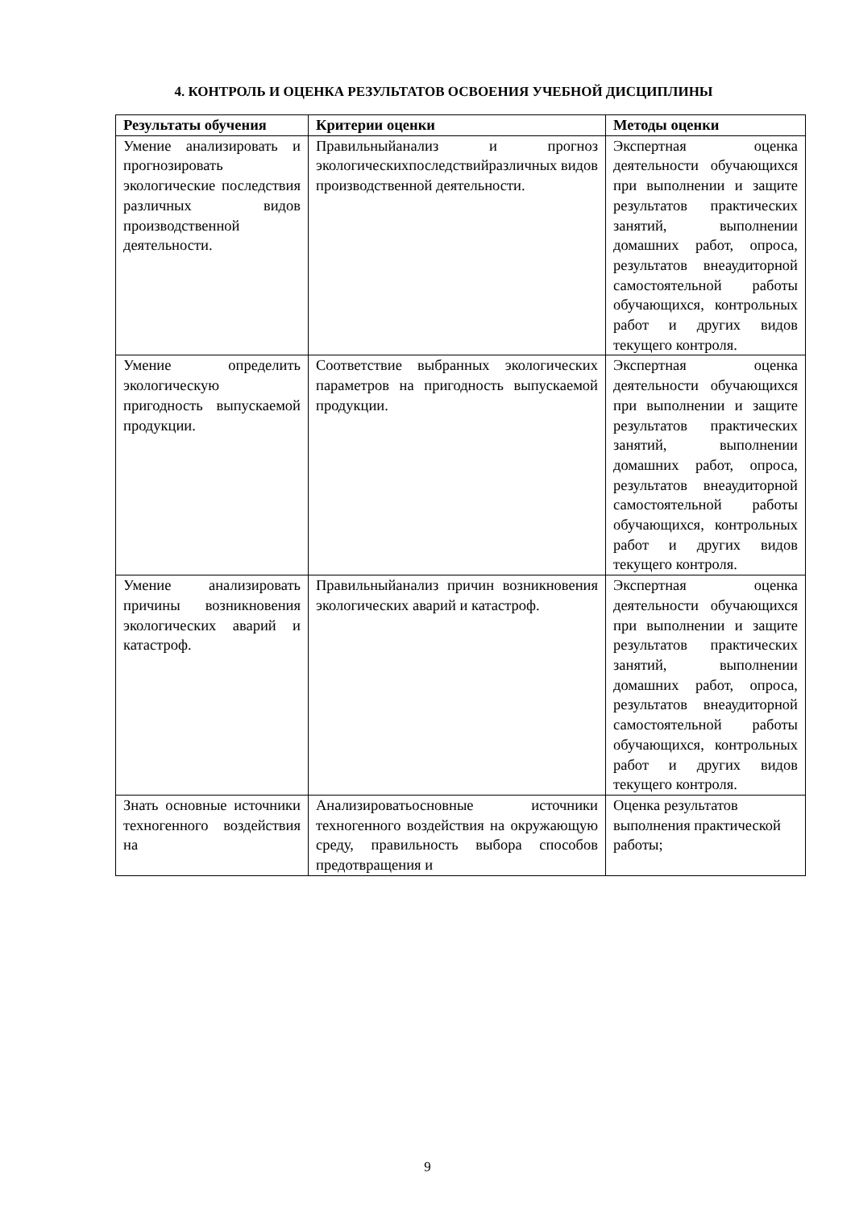4. КОНТРОЛЬ И ОЦЕНКА РЕЗУЛЬТАТОВ ОСВОЕНИЯ УЧЕБНОЙ ДИСЦИПЛИНЫ
| Результаты обучения | Критерии оценки | Методы оценки |
| --- | --- | --- |
| Умение анализировать и прогнозировать экологические последствия различных видов производственной деятельности. | Правильныйанализ и прогноз экологическихпоследствийразличных видов производственной деятельности. | Экспертная оценка деятельности обучающихся при выполнении и защите результатов практических занятий, выполнении домашних работ, опроса, результатов внеаудиторной самостоятельной работы обучающихся, контрольных работ и других видов текущего контроля. |
| Умение определить экологическую пригодность выпускаемой продукции. | Соответствие выбранных экологических параметров на пригодность выпускаемой продукции. | Экспертная оценка деятельности обучающихся при выполнении и защите результатов практических занятий, выполнении домашних работ, опроса, результатов внеаудиторной самостоятельной работы обучающихся, контрольных работ и других видов текущего контроля. |
| Умение анализировать причины возникновения экологических аварий и катастроф. | Правильныйанализ причин возникновения экологических аварий и катастроф. | Экспертная оценка деятельности обучающихся при выполнении и защите результатов практических занятий, выполнении домашних работ, опроса, результатов внеаудиторной самостоятельной работы обучающихся, контрольных работ и других видов текущего контроля. |
| Знать основные источники техногенного воздействия на | Анализироватьосновные источники техногенного воздействия на окружающую среду, правильность выбора способов предотвращения и | Оценка результатов выполнения практической работы; |
9